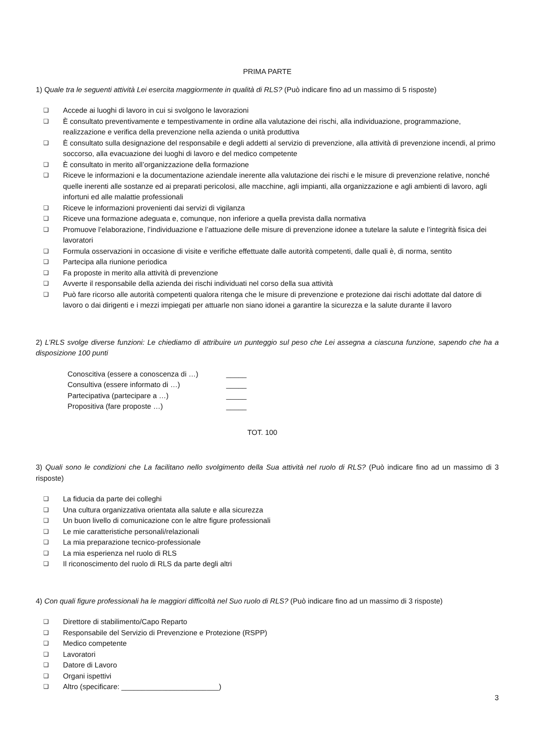PRIMA PARTE
1) Quale tra le seguenti attività Lei esercita maggiormente in qualità di RLS? (Può indicare fino ad un massimo di 5 risposte)
❑ Accede ai luoghi di lavoro in cui si svolgono le lavorazioni
❑ È consultato preventivamente e tempestivamente in ordine alla valutazione dei rischi, alla individuazione, programmazione, realizzazione e verifica della prevenzione nella azienda o unità produttiva
❑ È consultato sulla designazione del responsabile e degli addetti al servizio di prevenzione, alla attività di prevenzione incendi, al primo soccorso, alla evacuazione dei luoghi di lavoro e del medico competente
❑ È consultato in merito all’organizzazione della formazione
❑ Riceve le informazioni e la documentazione aziendale inerente alla valutazione dei rischi e le misure di prevenzione relative, nonché quelle inerenti alle sostanze ed ai preparati pericolosi, alle macchine, agli impianti, alla organizzazione e agli ambienti di lavoro, agli infortuni ed alle malattie professionali
❑ Riceve le informazioni provenienti dai servizi di vigilanza
❑ Riceve una formazione adeguata e, comunque, non inferiore a quella prevista dalla normativa
❑ Promuove l’elaborazione, l’individuazione e l’attuazione delle misure di prevenzione idonee a tutelare la salute e l’integrità fisica dei lavoratori
❑ Formula osservazioni in occasione di visite e verifiche effettuate dalle autorità competenti, dalle quali è, di norma, sentito
❑ Partecipa alla riunione periodica
❑ Fa proposte in merito alla attività di prevenzione
❑ Avverte il responsabile della azienda dei rischi individuati nel corso della sua attività
❑ Può fare ricorso alle autorità competenti qualora ritenga che le misure di prevenzione e protezione dai rischi adottate dal datore di lavoro o dai dirigenti e i mezzi impiegati per attuarle non siano idonei a garantire la sicurezza e la salute durante il lavoro
2) L’RLS svolge diverse funzioni: Le chiediamo di attribuire un punteggio sul peso che Lei assegna a ciascuna funzione, sapendo che ha a disposizione 100 punti
Conoscitiva (essere a conoscenza di …) _____
Consultiva (essere informato di …) _____
Partecipativa (partecipare a …) _____
Propositiva (fare proposte …) _____
TOT. 100
3) Quali sono le condizioni che La facilitano nello svolgimento della Sua attività nel ruolo di RLS? (Può indicare fino ad un massimo di 3 risposte)
❑ La fiducia da parte dei colleghi
❑ Una cultura organizzativa orientata alla salute e alla sicurezza
❑ Un buon livello di comunicazione con le altre figure professionali
❑ Le mie caratteristiche personali/relazionali
❑ La mia preparazione tecnico-professionale
❑ La mia esperienza nel ruolo di RLS
❑ Il riconoscimento del ruolo di RLS da parte degli altri
4) Con quali figure professionali ha le maggiori difficoltà nel Suo ruolo di RLS? (Può indicare fino ad un massimo di 3 risposte)
❑ Direttore di stabilimento/Capo Reparto
❑ Responsabile del Servizio di Prevenzione e Protezione (RSPP)
❑ Medico competente
❑ Lavoratori
❑ Datore di Lavoro
❑ Organi ispettivi
❑ Altro (specificare: ________________________)
3